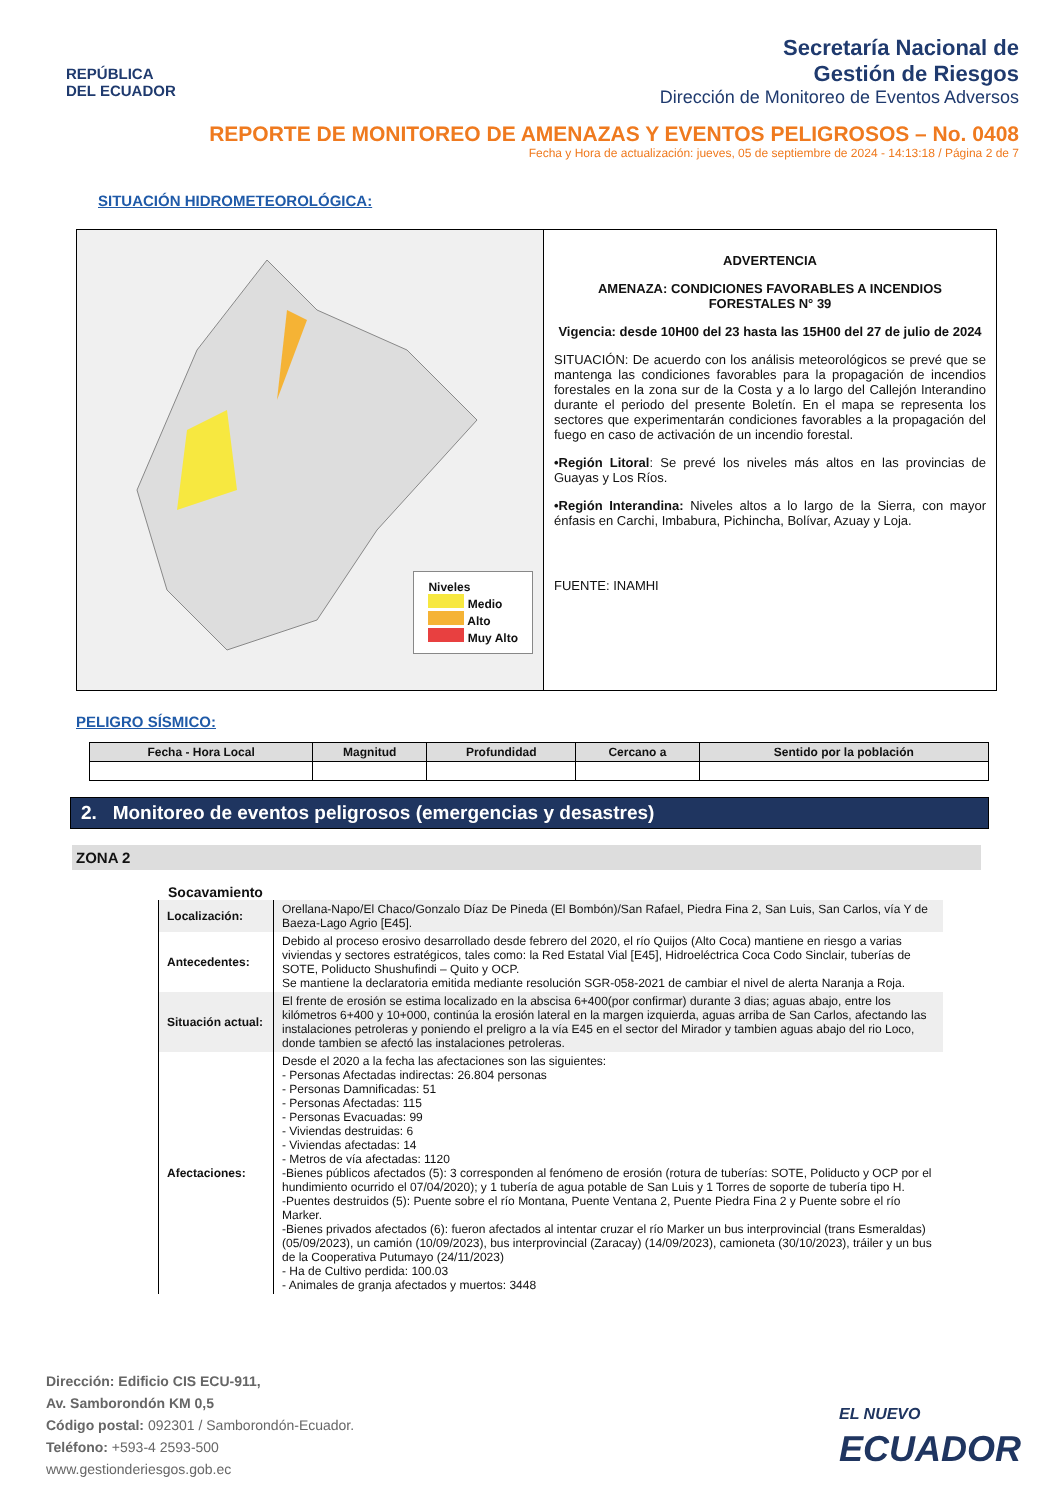REPÚBLICA
DEL ECUADOR
Secretaría Nacional de
Gestión de Riesgos
Dirección de Monitoreo de Eventos Adversos
REPORTE DE MONITOREO DE AMENAZAS Y EVENTOS PELIGROSOS – No. 0408
Fecha y Hora de actualización: jueves, 05 de septiembre de 2024 - 14:13:18 / Página 2 de 7
SITUACIÓN HIDROMETEOROLÓGICA:
Niveles
Medio
Alto
Muy Alto
ADVERTENCIA
AMENAZA: CONDICIONES FAVORABLES A INCENDIOS FORESTALES N° 39
Vigencia: desde 10H00 del 23 hasta las 15H00 del 27 de julio de 2024
SITUACIÓN: De acuerdo con los análisis meteorológicos se prevé que se mantenga las condiciones favorables para la propagación de incendios forestales en la zona sur de la Costa y a lo largo del Callejón Interandino durante el periodo del presente Boletín. En el mapa se representa los sectores que experimentarán condiciones favorables a la propagación del fuego en caso de activación de un incendio forestal.
•Región Litoral: Se prevé los niveles más altos en las provincias de Guayas y Los Ríos.
•Región Interandina: Niveles altos a lo largo de la Sierra, con mayor énfasis en Carchi, Imbabura, Pichincha, Bolívar, Azuay y Loja.
FUENTE: INAMHI
PELIGRO SÍSMICO:
| Fecha - Hora Local | Magnitud | Profundidad | Cercano a | Sentido por la población |
| --- | --- | --- | --- | --- |
2. Monitoreo de eventos peligrosos (emergencias y desastres)
ZONA 2
Socavamiento
| Localización: | Orellana-Napo/El Chaco/Gonzalo Díaz De Pineda (El Bombón)/San Rafael, Piedra Fina 2, San Luis, San Carlos, vía Y de Baeza-Lago Agrio [E45]. |
| Antecedentes: | Debido al proceso erosivo desarrollado desde febrero del 2020, el río Quijos (Alto Coca) mantiene en riesgo a varias viviendas y sectores estratégicos, tales como: la Red Estatal Vial [E45], Hidroeléctrica Coca Codo Sinclair, tuberías de SOTE, Poliducto Shushufindi – Quito y OCP. Se mantiene la declaratoria emitida mediante resolución SGR-058-2021 de cambiar el nivel de alerta Naranja a Roja. |
| Situación actual: | El frente de erosión se estima localizado en la abscisa 6+400(por confirmar) durante 3 dias; aguas abajo, entre los kilómetros 6+400 y 10+000, continúa la erosión lateral en la margen izquierda, aguas arriba de San Carlos, afectando las instalaciones petroleras y poniendo el preligro a la vía E45 en el sector del Mirador y tambien aguas abajo del rio Loco, donde tambien se afectó las instalaciones petroleras. |
| Afectaciones: | Desde el 2020 a la fecha las afectaciones son las siguientes: - Personas Afectadas indirectas: 26.804 personas - Personas Damnificadas: 51 - Personas Afectadas: 115 - Personas Evacuadas: 99 - Viviendas destruidas: 6 - Viviendas afectadas: 14 - Metros de vía afectadas: 1120 -Bienes públicos afectados (5): 3 corresponden al fenómeno de erosión (rotura de tuberías: SOTE, Poliducto y OCP por el hundimiento ocurrido el 07/04/2020); y 1 tubería de agua potable de San Luis y 1 Torres de soporte de tubería tipo H. -Puentes destruidos (5): Puente sobre el río Montana, Puente Ventana 2, Puente Piedra Fina 2 y Puente sobre el río Marker. -Bienes privados afectados (6): fueron afectados al intentar cruzar el río Marker un bus interprovincial (trans Esmeraldas) (05/09/2023), un camión (10/09/2023), bus interprovincial (Zaracay) (14/09/2023), camioneta (30/10/2023), tráiler y un bus de la Cooperativa Putumayo (24/11/2023) - Ha de Cultivo perdida: 100.03 - Animales de granja afectados y muertos: 3448 |
Dirección: Edificio CIS ECU-911,
Av. Samborondón KM 0,5
Código postal: 092301 / Samborondón-Ecuador.
Teléfono: +593-4 2593-500
www.gestionderiesgos.gob.ec
EL NUEVO
ECUADOR